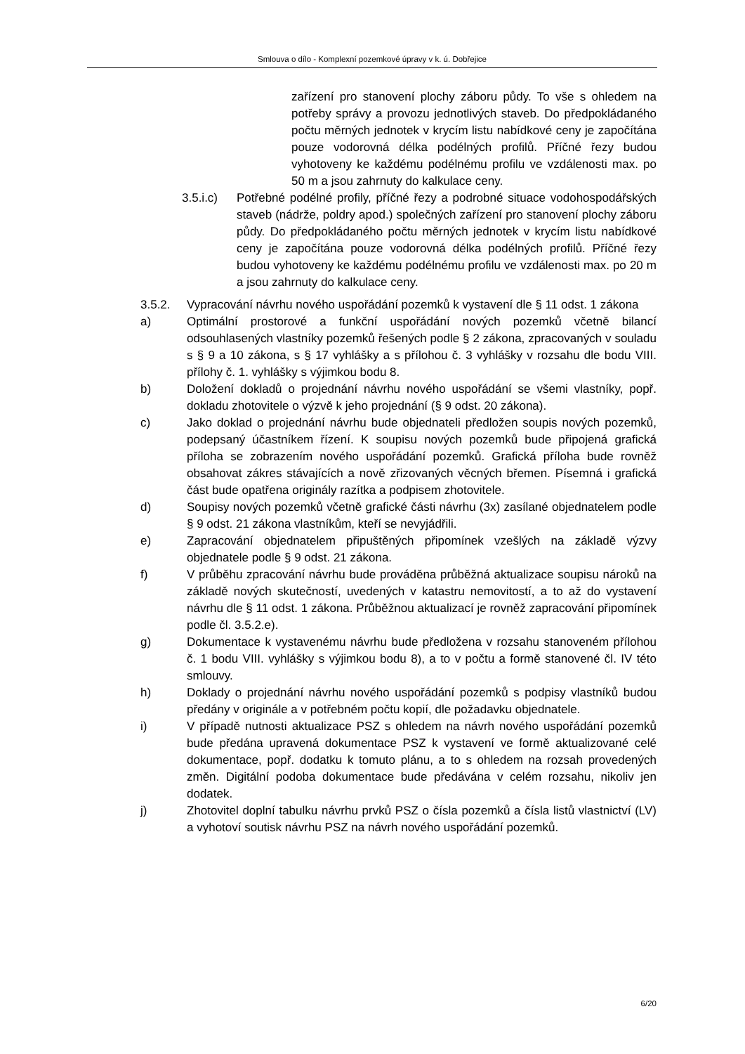Smlouva o dílo - Komplexní pozemkové úpravy v k. ú. Dobřejice
zařízení pro stanovení plochy záboru půdy. To vše s ohledem na potřeby správy a provozu jednotlivých staveb. Do předpokládaného počtu měrných jednotek v krycím listu nabídkové ceny je započítána pouze vodorovná délka podélných profilů. Příčné řezy budou vyhotoveny ke každému podélnému profilu ve vzdálenosti max. po 50 m a jsou zahrnuty do kalkulace ceny.
3.5.i.c)
Potřebné podélné profily, příčné řezy a podrobné situace vodohospodářských staveb (nádrže, poldry apod.) společných zařízení pro stanovení plochy záboru půdy. Do předpokládaného počtu měrných jednotek v krycím listu nabídkové ceny je započítána pouze vodorovná délka podélných profilů. Příčné řezy budou vyhotoveny ke každému podélnému profilu ve vzdálenosti max. po 20 m a jsou zahrnuty do kalkulace ceny.
3.5.2. Vypracování návrhu nového uspořádání pozemků k vystavení dle § 11 odst. 1 zákona
a) Optimální prostorové a funkční uspořádání nových pozemků včetně bilancí odsouhlasených vlastníky pozemků řešených podle § 2 zákona, zpracovaných v souladu s § 9 a 10 zákona, s § 17 vyhlášky a s přílohou č. 3 vyhlášky v rozsahu dle bodu VIII. přílohy č. 1. vyhlášky s výjimkou bodu 8.
b) Doložení dokladů o projednání návrhu nového uspořádání se všemi vlastníky, popř. dokladu zhotovitele o výzvě k jeho projednání (§ 9 odst. 20 zákona).
c) Jako doklad o projednání návrhu bude objednateli předložen soupis nových pozemků, podepsaný účastníkem řízení. K soupisu nových pozemků bude připojená grafická příloha se zobrazením nového uspořádání pozemků. Grafická příloha bude rovněž obsahovat zákres stávajících a nově zřizovaných věcných břemen. Písemná i grafická část bude opatřena originály razítka a podpisem zhotovitele.
d) Soupisy nových pozemků včetně grafické části návrhu (3x) zasílané objednatelem podle § 9 odst. 21 zákona vlastníkům, kteří se nevyjádřili.
e) Zapracování objednatelem připuštěných připomínek vzešlých na základě výzvy objednatele podle § 9 odst. 21 zákona.
f) V průběhu zpracování návrhu bude prováděna průběžná aktualizace soupisu nároků na základě nových skutečností, uvedených v katastru nemovitostí, a to až do vystavení návrhu dle § 11 odst. 1 zákona. Průběžnou aktualizací je rovněž zapracování připomínek podle čl. 3.5.2.e).
g) Dokumentace k vystavenému návrhu bude předložena v rozsahu stanoveném přílohou č. 1 bodu VIII. vyhlášky s výjimkou bodu 8), a to v počtu a formě stanovené čl. IV této smlouvy.
h) Doklady o projednání návrhu nového uspořádání pozemků s podpisy vlastníků budou předány v originále a v potřebném počtu kopií, dle požadavku objednatele.
i) V případě nutnosti aktualizace PSZ s ohledem na návrh nového uspořádání pozemků bude předána upravená dokumentace PSZ k vystavení ve formě aktualizované celé dokumentace, popř. dodatku k tomuto plánu, a to s ohledem na rozsah provedených změn. Digitální podoba dokumentace bude předávána v celém rozsahu, nikoliv jen dodatek.
j) Zhotovitel doplní tabulku návrhu prvků PSZ o čísla pozemků a čísla listů vlastnictví (LV) a vyhotoví soutisk návrhu PSZ na návrh nového uspořádání pozemků.
6/20